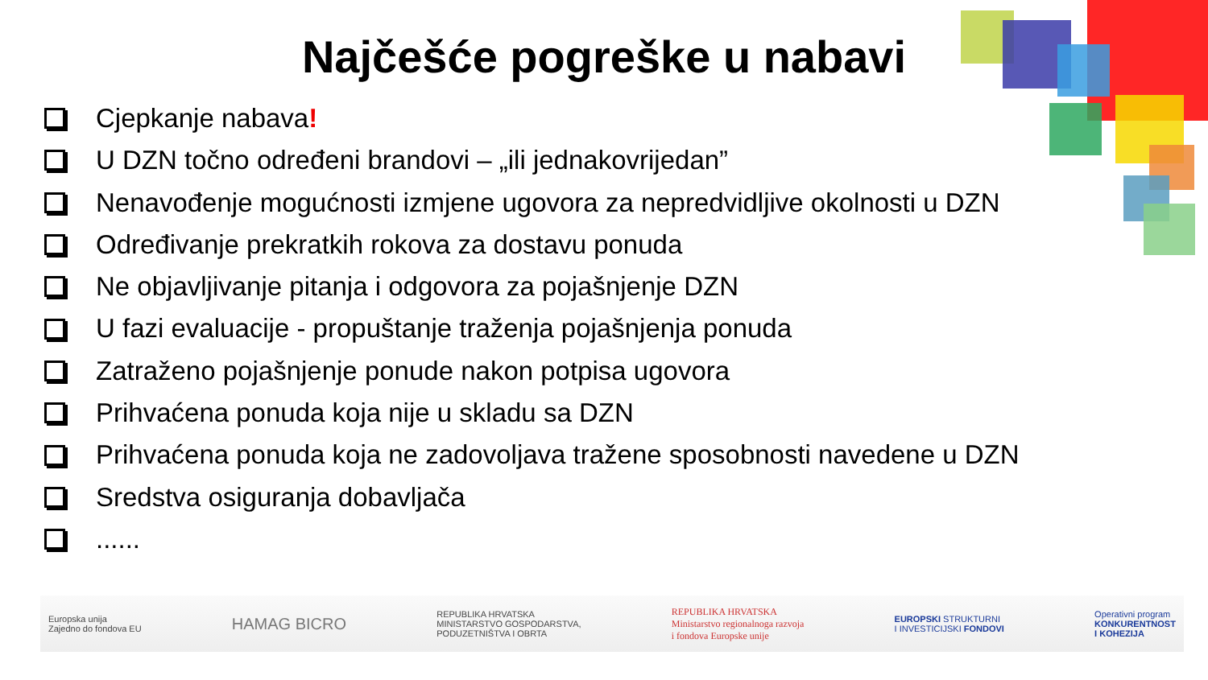Najčešće pogreške u nabavi
Cjepkanje nabava!
U DZN točno određeni brandovi – „ili jednakovrijedan”
Nenavođenje mogućnosti izmjene ugovora za nepredvidljive okolnosti u DZN
Određivanje prekratkih rokova za dostavu ponuda
Ne objavljivanje pitanja i odgovora za pojašnjenje DZN
U fazi evaluacije - propuštanje traženja pojašnjenja ponuda
Zatraženo pojašnjenje ponude nakon potpisa ugovora
Prihvaćena ponuda koja nije u skladu sa DZN
Prihvaćena ponuda koja ne zadovoljava tražene sposobnosti navedene u DZN
Sredstva osiguranja dobavljača
......
Europska unija
Zajedno do fondova EU
HAMAG BICRO
REPUBLIKA HRVATSKA
MINISTARSTVO GOSPODARSTVA,
PODUZETNIŠTVA I OBRTA
REPUBLIKA HRVATSKA
Ministarstvo regionalnoga razvoja
i fondova Europske unije
EUROPSKI STRUKTURNI
I INVESTICIJSKI FONDOVI
Operativni program
KONKURENTNOST
I KOHEZIJA